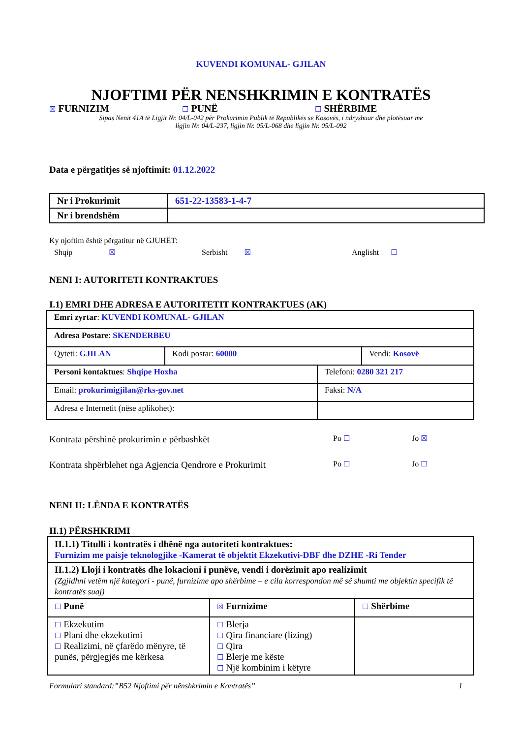KUVENDI KOMUNAL- GJILAN
NJOFTIMI PËR NENSHKRIMIN E KONTRATËS
☒ FURNIZIM ☐ PUNË ☐ SHËRBIME
Sipas Nenit 41A të Ligjit Nr. 04/L-042 për Prokurimin Publik të Republikës se Kosovës, i ndryshuar dhe plotësuar me
ligjin Nr. 04/L-237, ligjin Nr. 05/L-068 dhe ligjin Nr. 05/L-092
Data e përgatitjes së njoftimit: 01.12.2022
| Nr i Prokurimit | 651-22-13583-1-4-7 |
| Nr i brendshëm | |
Ky njoftim është përgatitur në GJUHËT:
Shqip ☒ Serbisht ☒ Anglisht ☐
NENI I: AUTORITETI KONTRAKTUES
I.1) EMRI DHE ADRESA E AUTORITETIT KONTRAKTUES (AK)
| Emri zyrtar : KUVENDI KOMUNAL- GJILAN | | |
| Adresa Postare : SKENDERBEU | | |
| Qyteti: GJILAN | Kodi postar: 60000 | Vendi: Kosovë |
| Personi kontaktues : Shqipe Hoxha | Telefoni: 0280 321 217 |
| Email: prokurimigjilan@rks-gov.net | Faksi: N/A |
| Adresa e Internetit (nëse aplikohet): | |
Kontrata përshinë prokurimin e përbashkët Po ☐ Jo ☒
Kontrata shpërblehet nga Agjencia Qendrore e Prokurimit Po ☐ Jo ☐
NENI II: LËNDA E KONTRATËS
II.1) PËRSHKRIMI
| II.1.1) Titulli i kontratës i dhënë nga autoriteti kontraktues: Furnizim me paisje teknologjike -Kamerat të objektit Ekzekutivi-DBF dhe DZHE -Ri Tender | | |
| II.1.2) Lloji i kontratës dhe lokacioni i punëve, vendi i dorëzimit apo realizimit (Zgjidhni vetëm një kategori - punë, furnizime apo shërbime – e cila korrespondon më së shumti me objektin specifik të kontratës suaj) | | |
| ☐ Punë | ☒ Furnizime | ☐ Shërbime |
| ☐ Ekzekutim ☐ Plani dhe ekzekutimi ☐ Realizimi, në çfarëdo mënyre, të punës, përgjegjës me kërkesa | ☐ Blerja ☐ Qira financiare (lizing) ☐ Qira ☐ Blerje me këste ☐ Një kombinim i këtyre | |
Formulari standard:”B52 Njoftimi për nënshkrimin e Kontratës” 1